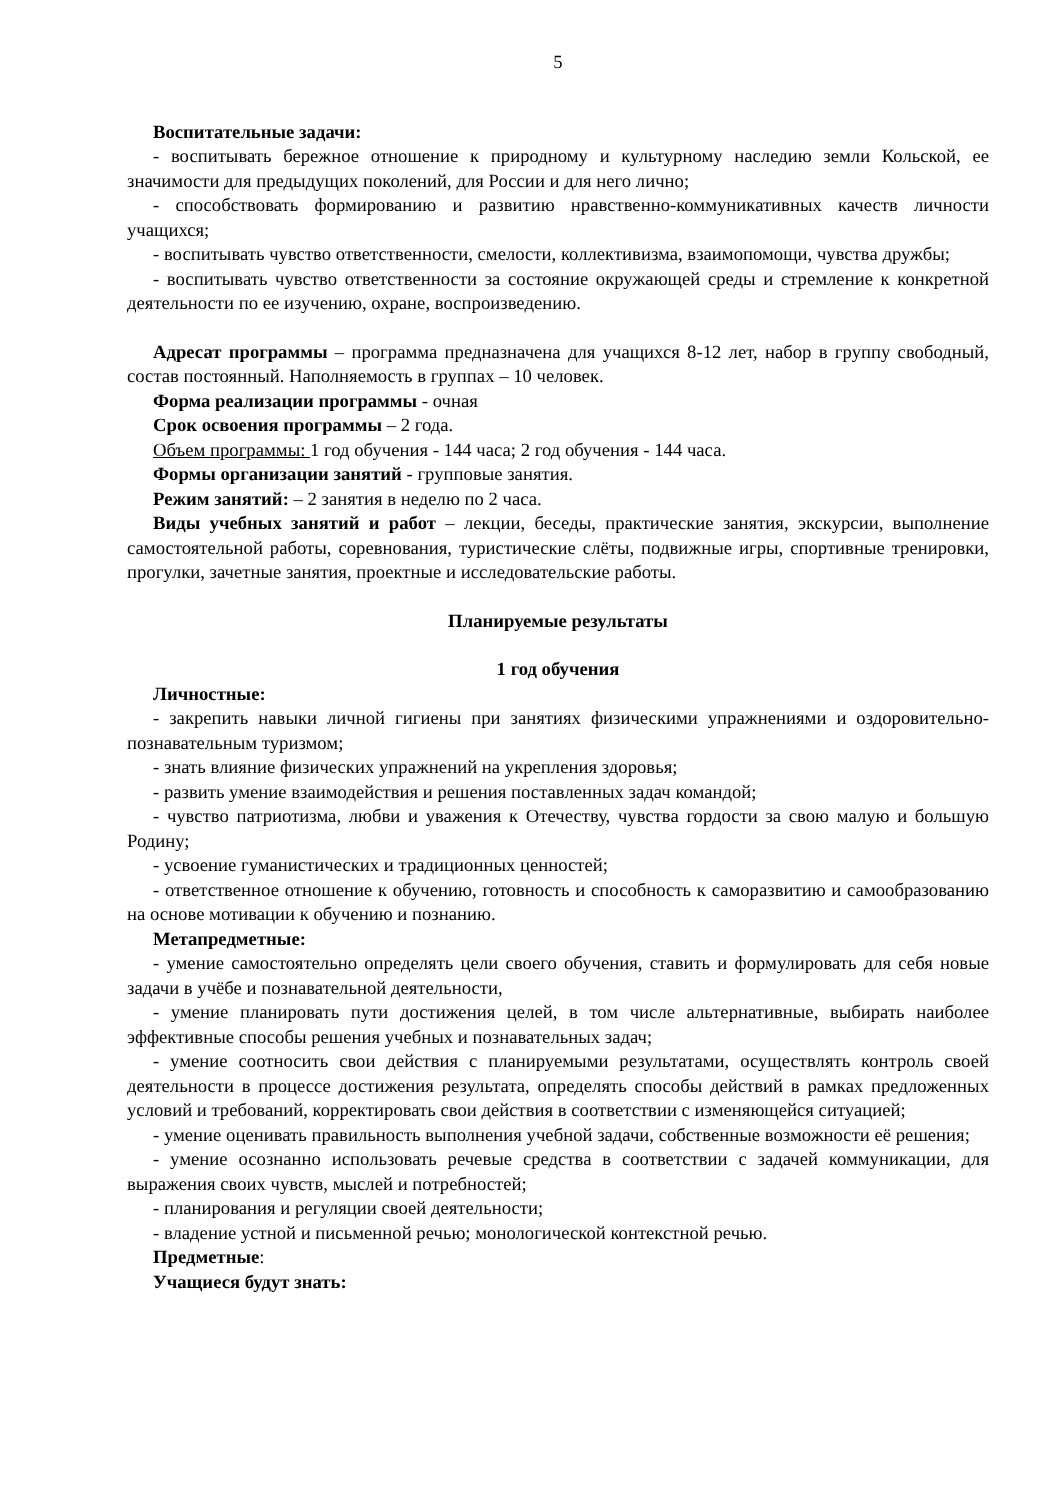5
Воспитательные задачи:
- воспитывать бережное отношение к природному и культурному наследию земли Кольской, ее значимости для предыдущих поколений, для России и для него лично;
- способствовать формированию и развитию нравственно-коммуникативных качеств личности учащихся;
- воспитывать чувство ответственности, смелости, коллективизма, взаимопомощи, чувства дружбы;
- воспитывать чувство ответственности за состояние окружающей среды и стремление к конкретной деятельности по ее изучению, охране, воспроизведению.
Адресат программы – программа предназначена для учащихся 8-12 лет, набор в группу свободный, состав постоянный. Наполняемость в группах – 10 человек.
Форма реализации программы - очная
Срок освоения программы – 2 года.
Объем программы: 1 год обучения - 144 часа; 2 год обучения - 144 часа.
Формы организации занятий - групповые занятия.
Режим занятий: – 2 занятия в неделю по 2 часа.
Виды учебных занятий и работ – лекции, беседы, практические занятия, экскурсии, выполнение самостоятельной работы, соревнования, туристические слёты, подвижные игры, спортивные тренировки, прогулки, зачетные занятия, проектные и исследовательские работы.
Планируемые результаты
1 год обучения
Личностные:
- закрепить навыки личной гигиены при занятиях физическими упражнениями и оздоровительно-познавательным туризмом;
- знать влияние физических упражнений на укрепления здоровья;
- развить умение взаимодействия и решения поставленных задач командой;
- чувство патриотизма, любви и уважения к Отечеству, чувства гордости за свою малую и большую Родину;
- усвоение гуманистических и традиционных ценностей;
- ответственное отношение к обучению, готовность и способность к саморазвитию и самообразованию на основе мотивации к обучению и познанию.
Метапредметные:
- умение самостоятельно определять цели своего обучения, ставить и формулировать для себя новые задачи в учёбе и познавательной деятельности,
- умение планировать пути достижения целей, в том числе альтернативные, выбирать наиболее эффективные способы решения учебных и познавательных задач;
- умение соотносить свои действия с планируемыми результатами, осуществлять контроль своей деятельности в процессе достижения результата, определять способы действий в рамках предложенных условий и требований, корректировать свои действия в соответствии с изменяющейся ситуацией;
- умение оценивать правильность выполнения учебной задачи, собственные возможности её решения;
- умение осознанно использовать речевые средства в соответствии с задачей коммуникации, для выражения своих чувств, мыслей и потребностей;
- планирования и регуляции своей деятельности;
- владение устной и письменной речью; монологической контекстной речью.
Предметные:
Учащиеся будут знать: